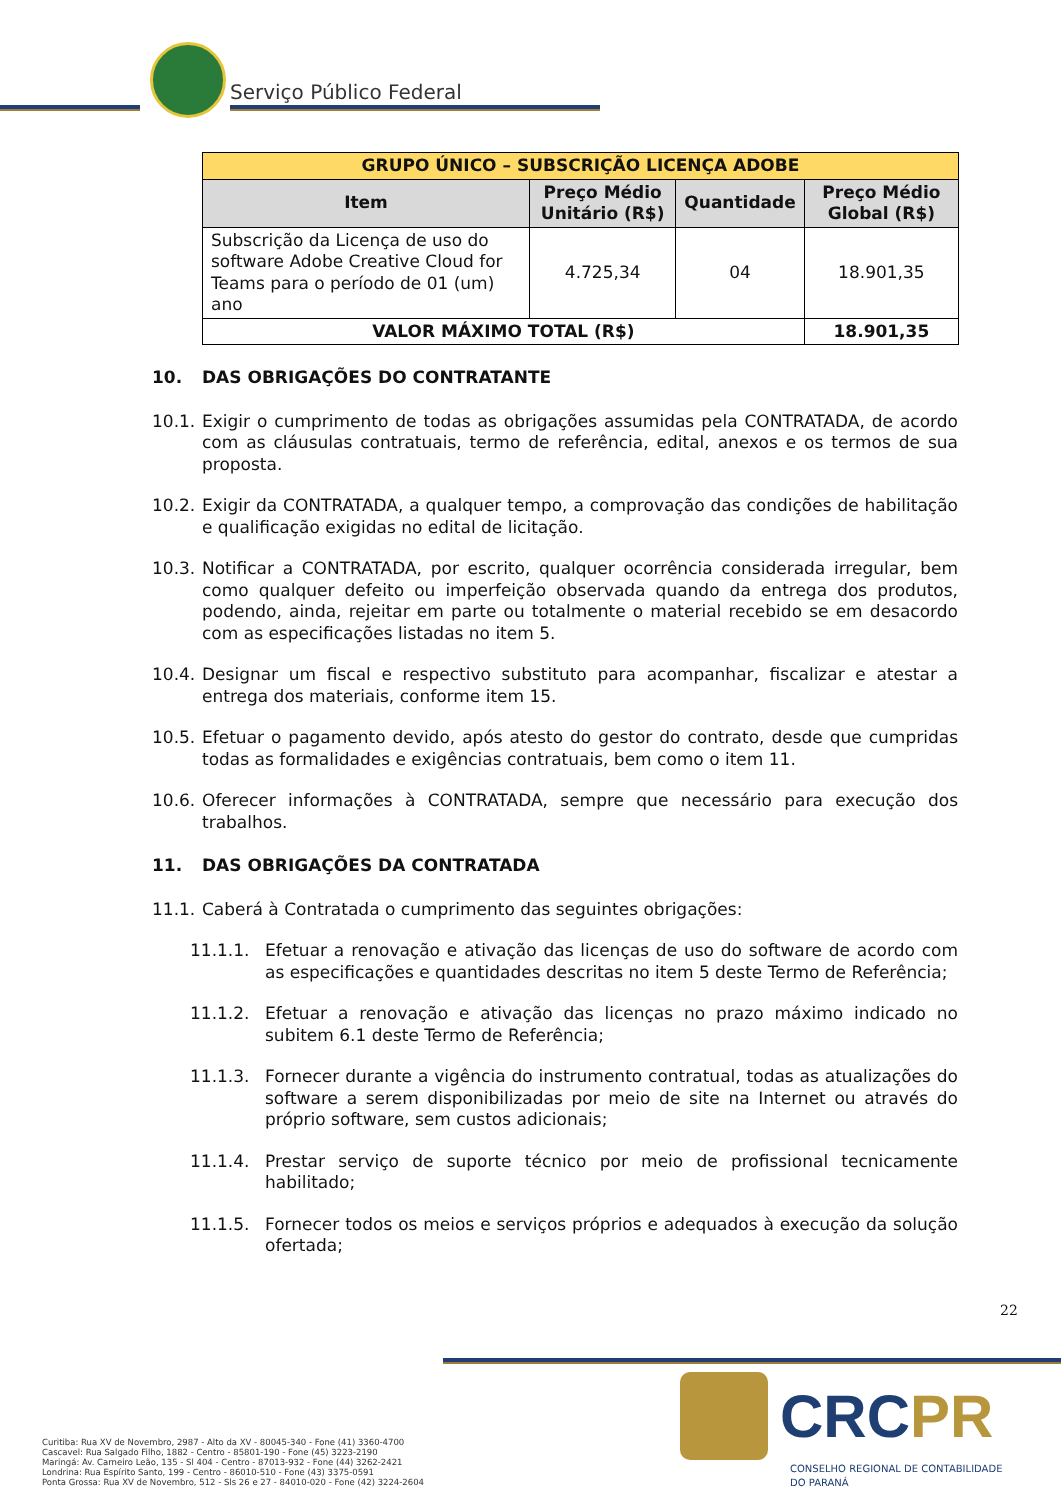Serviço Público Federal
| GRUPO ÚNICO – SUBSCRIÇÃO LICENÇA ADOBE | | | |
| --- | --- | --- | --- |
| Item | Preço Médio Unitário (R$) | Quantidade | Preço Médio Global (R$) |
| Subscrição da Licença de uso do software Adobe Creative Cloud for Teams para o período de 01 (um) ano | 4.725,34 | 04 | 18.901,35 |
| VALOR MÁXIMO TOTAL (R$) | | | 18.901,35 |
10. DAS OBRIGAÇÕES DO CONTRATANTE
10.1.
Exigir o cumprimento de todas as obrigações assumidas pela CONTRATADA, de acordo com as cláusulas contratuais, termo de referência, edital, anexos e os termos de sua proposta.
10.2.
Exigir da CONTRATADA, a qualquer tempo, a comprovação das condições de habilitação e qualificação exigidas no edital de licitação.
10.3.
Notificar a CONTRATADA, por escrito, qualquer ocorrência considerada irregular, bem como qualquer defeito ou imperfeição observada quando da entrega dos produtos, podendo, ainda, rejeitar em parte ou totalmente o material recebido se em desacordo com as especificações listadas no item 5.
10.4.
Designar um fiscal e respectivo substituto para acompanhar, fiscalizar e atestar a entrega dos materiais, conforme item 15.
10.5.
Efetuar o pagamento devido, após atesto do gestor do contrato, desde que cumpridas todas as formalidades e exigências contratuais, bem como o item 11.
10.6.
Oferecer informações à CONTRATADA, sempre que necessário para execução dos trabalhos.
11. DAS OBRIGAÇÕES DA CONTRATADA
11.1.
Caberá à Contratada o cumprimento das seguintes obrigações:
11.1.1. Efetuar a renovação e ativação das licenças de uso do software de acordo com as especificações e quantidades descritas no item 5 deste Termo de Referência;
11.1.2. Efetuar a renovação e ativação das licenças no prazo máximo indicado no subitem 6.1 deste Termo de Referência;
11.1.3. Fornecer durante a vigência do instrumento contratual, todas as atualizações do software a serem disponibilizadas por meio de site na Internet ou através do próprio software, sem custos adicionais;
11.1.4. Prestar serviço de suporte técnico por meio de profissional tecnicamente habilitado;
11.1.5. Fornecer todos os meios e serviços próprios e adequados à execução da solução ofertada;
22
CRCPR
CONSELHO REGIONAL DE CONTABILIDADE
DO PARANÁ
Curitiba: Rua XV de Novembro, 2987 - Alto da XV - 80045-340 - Fone (41) 3360-4700
Cascavel: Rua Salgado Filho, 1882 - Centro - 85801-190 - Fone (45) 3223-2190
Maringá: Av. Carneiro Leão, 135 - Sl 404 - Centro - 87013-932 - Fone (44) 3262-2421
Londrina: Rua Espírito Santo, 199 - Centro - 86010-510 - Fone (43) 3375-0591
Ponta Grossa: Rua XV de Novembro, 512 - Sls 26 e 27 - 84010-020 - Fone (42) 3224-2604